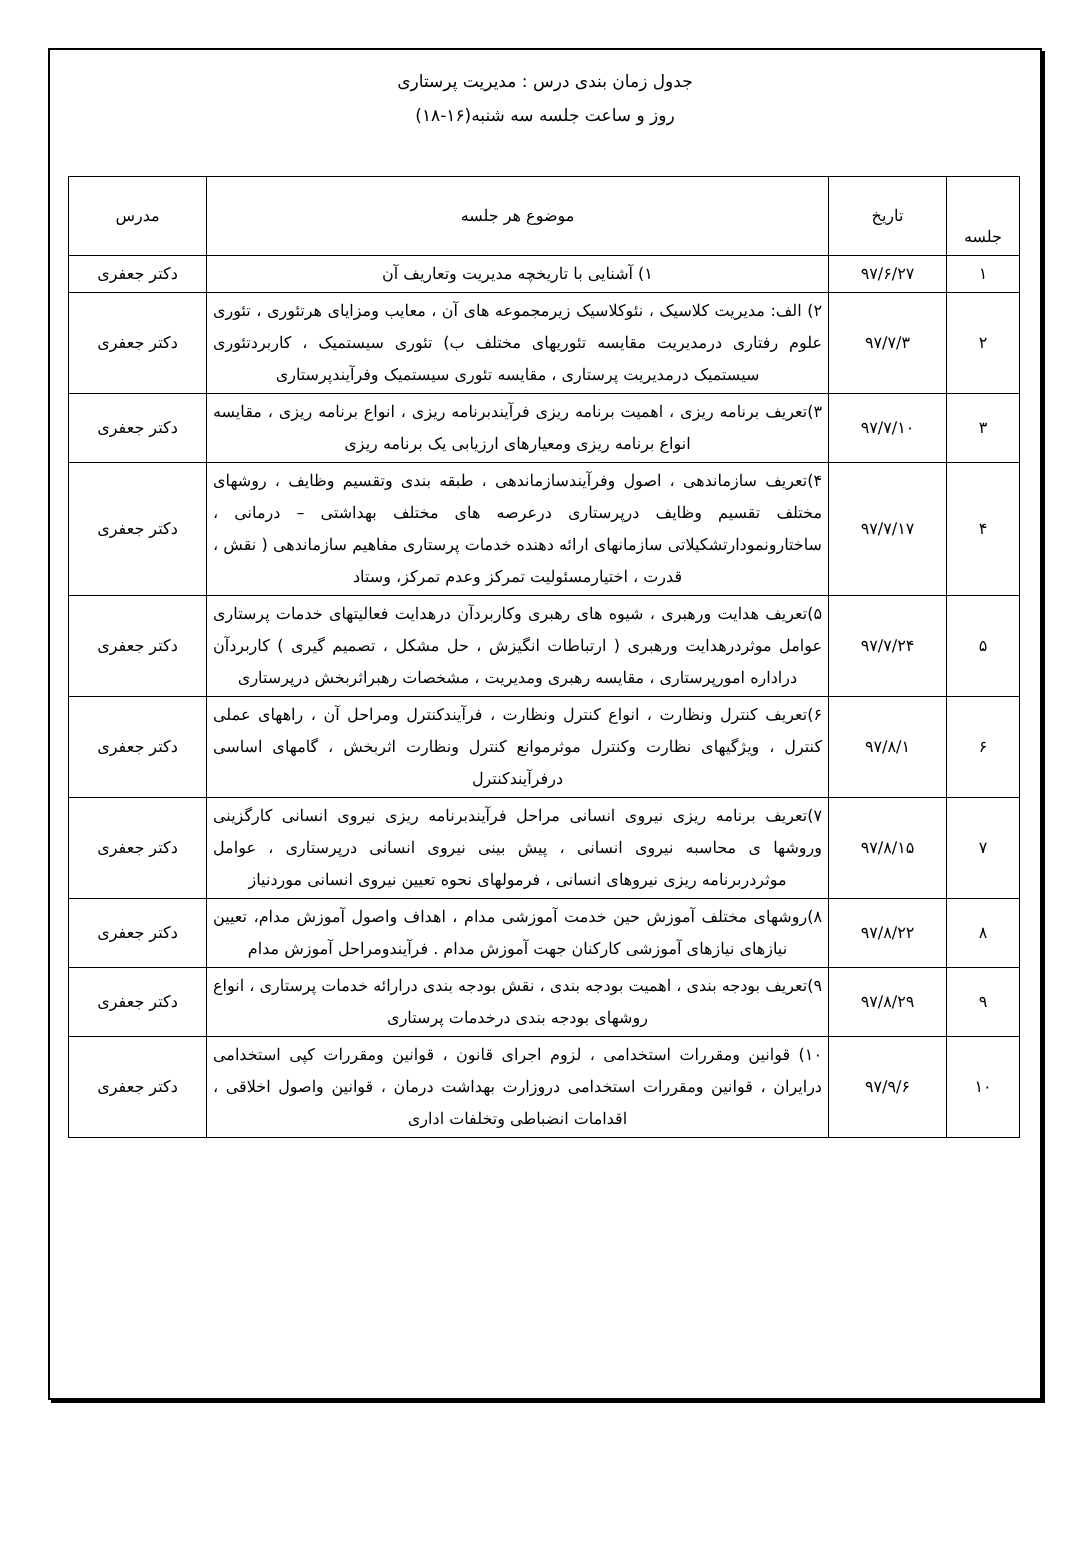جدول زمان بندی درس : مدیریت پرستاری
روز و ساعت جلسه سه شنبه(۱۶-۱۸)
| جلسه | تاریخ | موضوع هر جلسه | مدرس |
| --- | --- | --- | --- |
| ۱ | ۹۷/۶/۲۷ | ۱) آشنایی با تاریخچه مدیریت وتعاریف آن | دکتر جعفری |
| ۲ | ۹۷/۷/۳ | ۲) الف: مدیریت کلاسیک ، نئوکلاسیک زیرمجموعه های آن ، معایب ومزایای هرتئوری ، تئوری علوم رفتاری درمدیریت مقایسه تئوریهای مختلف ب) تئوری سیستمیک ، کاربردتئوری سیستمیک درمدیریت پرستاری ، مقایسه تئوری سیستمیک وفرآیندپرستاری | دکتر جعفری |
| ۳ | ۹۷/۷/۱۰ | ۳)تعریف برنامه ریزی ، اهمیت برنامه ریزی فرآیندبرنامه ریزی ، انواع برنامه ریزی ، مقایسه انواع برنامه ریزی ومعیارهای ارزیابی یک برنامه ریزی | دکتر جعفری |
| ۴ | ۹۷/۷/۱۷ | ۴)تعریف سازماندهی ، اصول وفرآیندسازماندهی ، طبقه بندی وتقسیم وظایف ، روشهای مختلف تقسیم وظایف درپرستاری درعرصه های مختلف بهداشتی – درمانی ، ساختارونمودارتشکیلاتی سازمانهای ارائه دهنده خدمات پرستاری مفاهیم سازماندهی ( نقش ، قدرت ، اختیارمسئولیت تمرکز وعدم تمرکز، وستاد | دکتر جعفری |
| ۵ | ۹۷/۷/۲۴ | ۵)تعریف هدایت ورهبری ، شیوه های رهبری وکاربردآن درهدایت فعالیتهای خدمات پرستاری عوامل موثردرهدایت ورهبری ( ارتباطات انگیزش ، حل مشکل ، تصمیم گیری ) کاربردآن دراداره امورپرستاری ، مقایسه رهبری ومدیریت ، مشخصات رهبراثربخش درپرستاری | دکتر جعفری |
| ۶ | ۹۷/۸/۱ | ۶)تعریف کنترل ونظارت ، انواع کنترل ونظارت ، فرآیندکنترل ومراحل آن ، راههای عملی کنترل ، ویژگیهای نظارت وکنترل موثرموانع کنترل ونظارت اثربخش ، گامهای اساسی درفرآیندکنترل | دکتر جعفری |
| ۷ | ۹۷/۸/۱۵ | ۷)تعریف برنامه ریزی نیروی انسانی مراحل فرآیندبرنامه ریزی نیروی انسانی کارگزینی وروشها ی محاسبه نیروی انسانی ، پیش بینی نیروی انسانی درپرستاری ، عوامل موثردربرنامه ریزی نیروهای انسانی ، فرمولهای نحوه تعیین نیروی انسانی موردنیاز | دکتر جعفری |
| ۸ | ۹۷/۸/۲۲ | ۸)روشهای مختلف آموزش حین خدمت آموزشی مدام ، اهداف واصول آموزش مدام، تعیین نیازهای نیازهای آموزشی کارکنان جهت آموزش مدام . فرآیندومراحل آموزش مدام | دکتر جعفری |
| ۹ | ۹۷/۸/۲۹ | ۹)تعریف بودجه بندی ، اهمیت بودجه بندی ، نقش بودجه بندی درارائه خدمات پرستاری ، انواع روشهای بودجه بندی درخدمات پرستاری | دکتر جعفری |
| ۱۰ | ۹۷/۹/۶ | ۱۰) قوانین ومقررات استخدامی ، لزوم اجرای قانون ، قوانین ومقررات کپی استخدامی درایران ، قوانین ومقررات استخدامی دروزارت بهداشت درمان ، قوانین واصول اخلاقی ، اقدامات انضباطی وتخلفات اداری | دکتر جعفری |